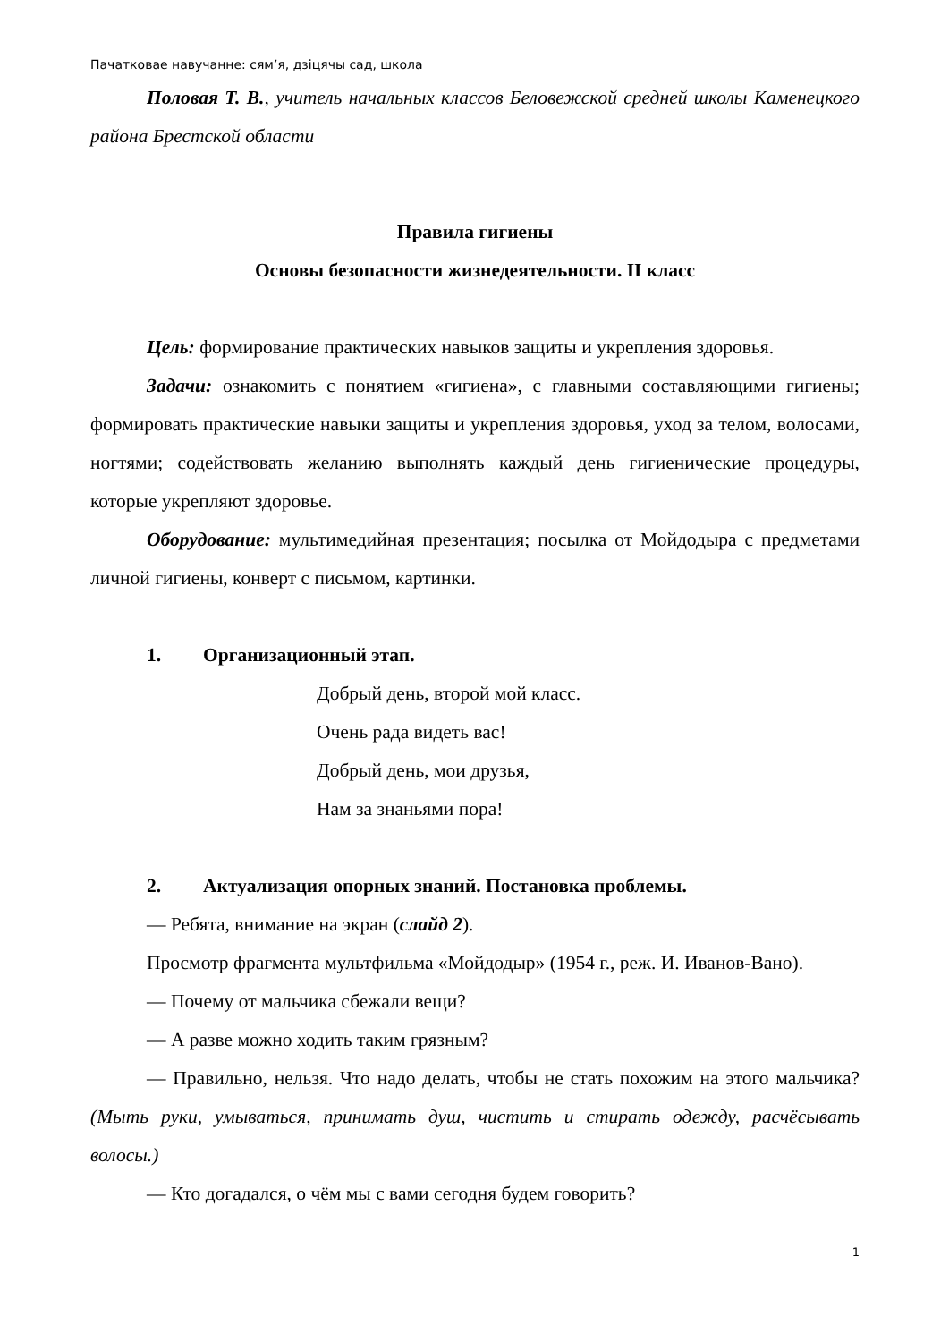Пачатковае навучанне: сям’я, дзіцячы сад, школа
Половая Т. В., учитель начальных классов Беловежской средней школы Каменецкого района Брестской области
Правила гигиены
Основы безопасности жизнедеятельности. II класс
Цель: формирование практических навыков защиты и укрепления здоровья.
Задачи: ознакомить с понятием «гигиена», с главными составляющими гигиены; формировать практические навыки защиты и укрепления здоровья, уход за телом, волосами, ногтями; содействовать желанию выполнять каждый день гигиенические процедуры, которые укрепляют здоровье.
Оборудование: мультимедийная презентация; посылка от Мойдодыра с предметами личной гигиены, конверт с письмом, картинки.
1. Организационный этап.
Добрый день, второй мой класс.
Очень рада видеть вас!
Добрый день, мои друзья,
Нам за знаньями пора!
2. Актуализация опорных знаний. Постановка проблемы.
— Ребята, внимание на экран (слайд 2).
Просмотр фрагмента мультфильма «Мойдодыр» (1954 г., реж. И. Иванов-Вано).
— Почему от мальчика сбежали вещи?
— А разве можно ходить таким грязным?
— Правильно, нельзя. Что надо делать, чтобы не стать похожим на этого мальчика? (Мыть руки, умываться, принимать душ, чистить и стирать одежду, расчёсывать волосы.)
— Кто догадался, о чём мы с вами сегодня будем говорить?
1